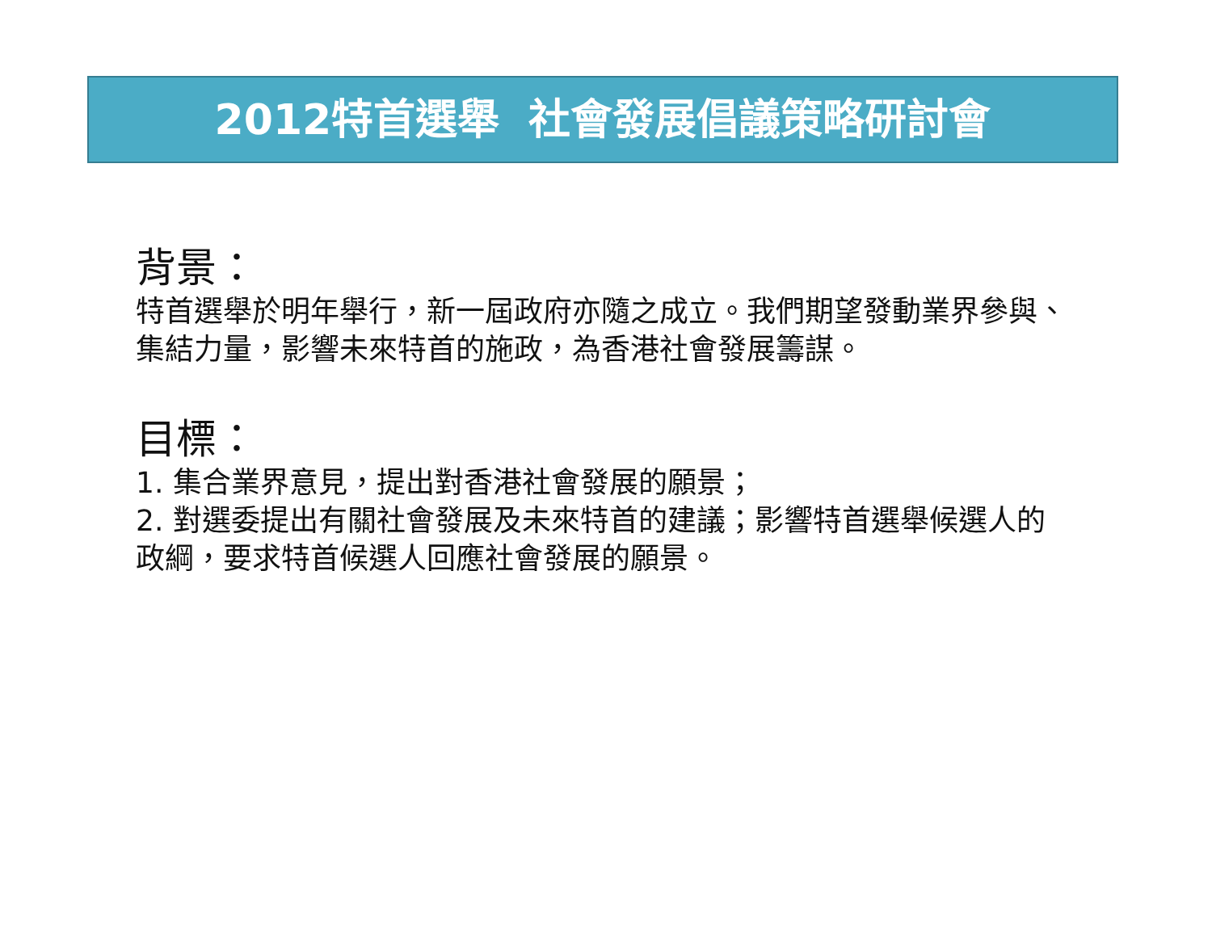2012特首選舉 社會發展倡議策略研討會
背景：
特首選舉於明年舉行，新一屆政府亦隨之成立。我們期望發動業界參與、集結力量，影響未來特首的施政，為香港社會發展籌謀。
目標：
1. 集合業界意見，提出對香港社會發展的願景；
2. 對選委提出有關社會發展及未來特首的建議；影響特首選舉候選人的政綱，要求特首候選人回應社會發展的願景。